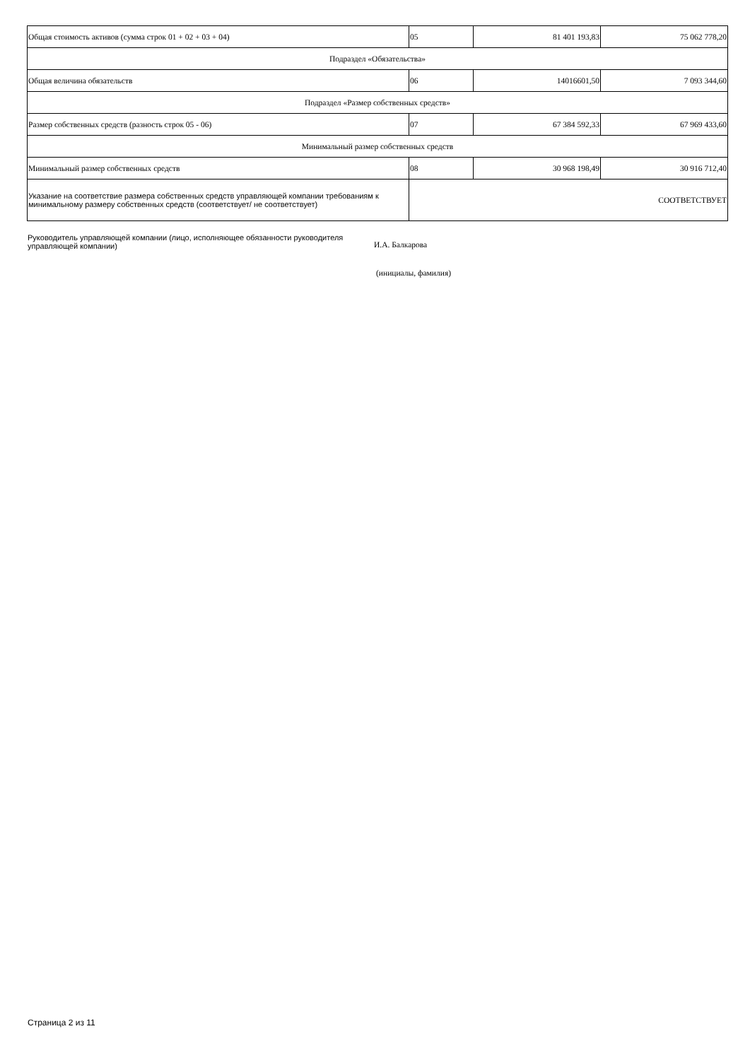| Общая стоимость активов (сумма строк 01 + 02 + 03 + 04) | 05 | 81 401 193,83 | 75 062 778,20 |
| Подраздел «Обязательства» | | | |
| Общая величина обязательств | 06 | 14016601,50 | 7 093 344,60 |
| Подраздел «Размер собственных средств» | | | |
| Размер собственных средств (разность строк 05 - 06) | 07 | 67 384 592,33 | 67 969 433,60 |
| Минимальный размер собственных средств | | | |
| Минимальный размер собственных средств | 08 | 30 968 198,49 | 30 916 712,40 |
| Указание на соответствие размера собственных средств управляющей компании требованиям к минимальному размеру собственных средств (соответствует/ не соответствует) | СООТВЕТСТВУЕТ | | |
Руководитель управляющей компании (лицо, исполняющее обязанности руководителя управляющей компании)
И.А. Балкарова
(инициалы, фамилия)
Страница 2 из 11